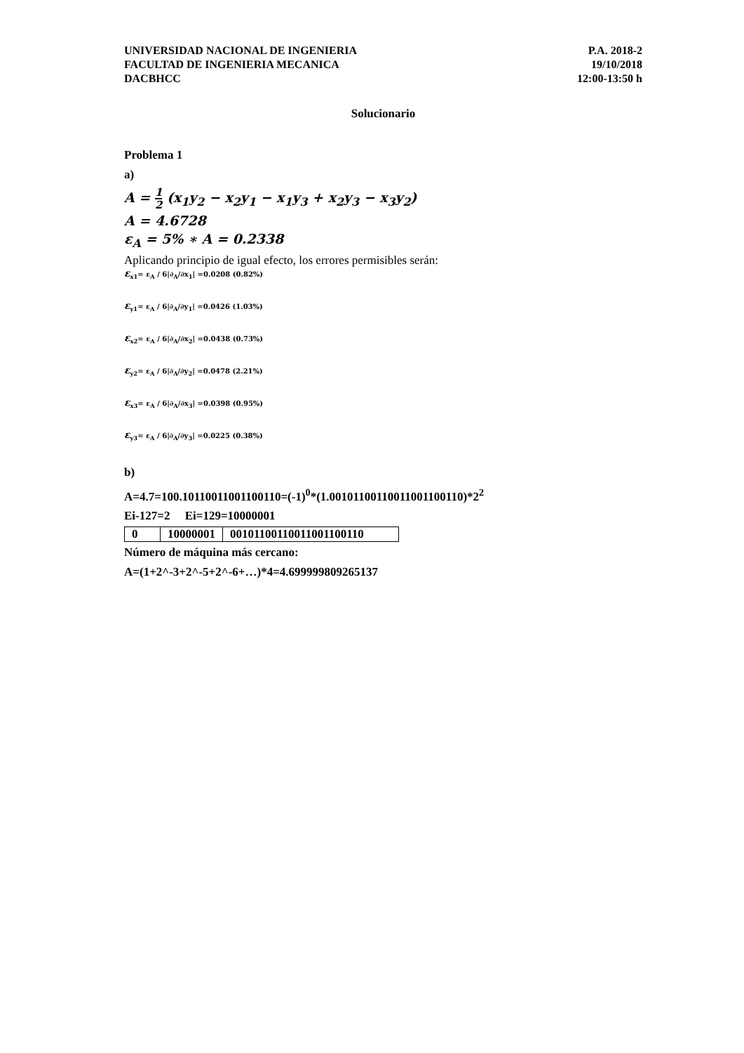UNIVERSIDAD NACIONAL DE INGENIERIA
FACULTAD DE INGENIERIA MECANICA
DACBHCC
P.A. 2018-2
19/10/2018
12:00-13:50 h
Solucionario
Problema 1
a)
A = 1 2 (x<sub>1</sub>y<sub>2</sub> − x<sub>2</sub>y<sub>1</sub> − x<sub>1</sub>y<sub>3</sub> + x<sub>2</sub>y<sub>3</sub> − x<sub>3</sub>y<sub>2</sub>)
A = 4.6728
ε<sub>A</sub> = 5% ∗ A = 0.2338
Aplicando principio de igual efecto, los errores permisibles serán:
ε<sub>x1</sub>= ε<sub>A</sub> / 6|∂<sub>A</sub>/∂x<sub>1</sub>| =0.0208 (0.82%)
ε<sub>y1</sub>= ε<sub>A</sub> / 6|∂<sub>A</sub>/∂y<sub>1</sub>| =0.0426 (1.03%)
ε<sub>x2</sub>= ε<sub>A</sub> / 6|∂<sub>A</sub>/∂x<sub>2</sub>| =0.0438 (0.73%)
ε<sub>y2</sub>= ε<sub>A</sub> / 6|∂<sub>A</sub>/∂y<sub>2</sub>| =0.0478 (2.21%)
ε<sub>x3</sub>= ε<sub>A</sub> / 6|∂<sub>A</sub>/∂x<sub>3</sub>| =0.0398 (0.95%)
ε<sub>y3</sub>= ε<sub>A</sub> / 6|∂<sub>A</sub>/∂y<sub>3</sub>| =0.0225 (0.38%)
b)
A=4.7=100.10110011001100110=(-1)<sup>0</sup>*(1.00101100110011001100110)*2<sup>2</sup>
Ei-127=2 Ei=129=10000001
| 0 | 10000001 | 00101100110011001100110 |
Número de máquina más cercano:
A=(1+2^-3+2^-5+2^-6+…)*4=4.699999809265137